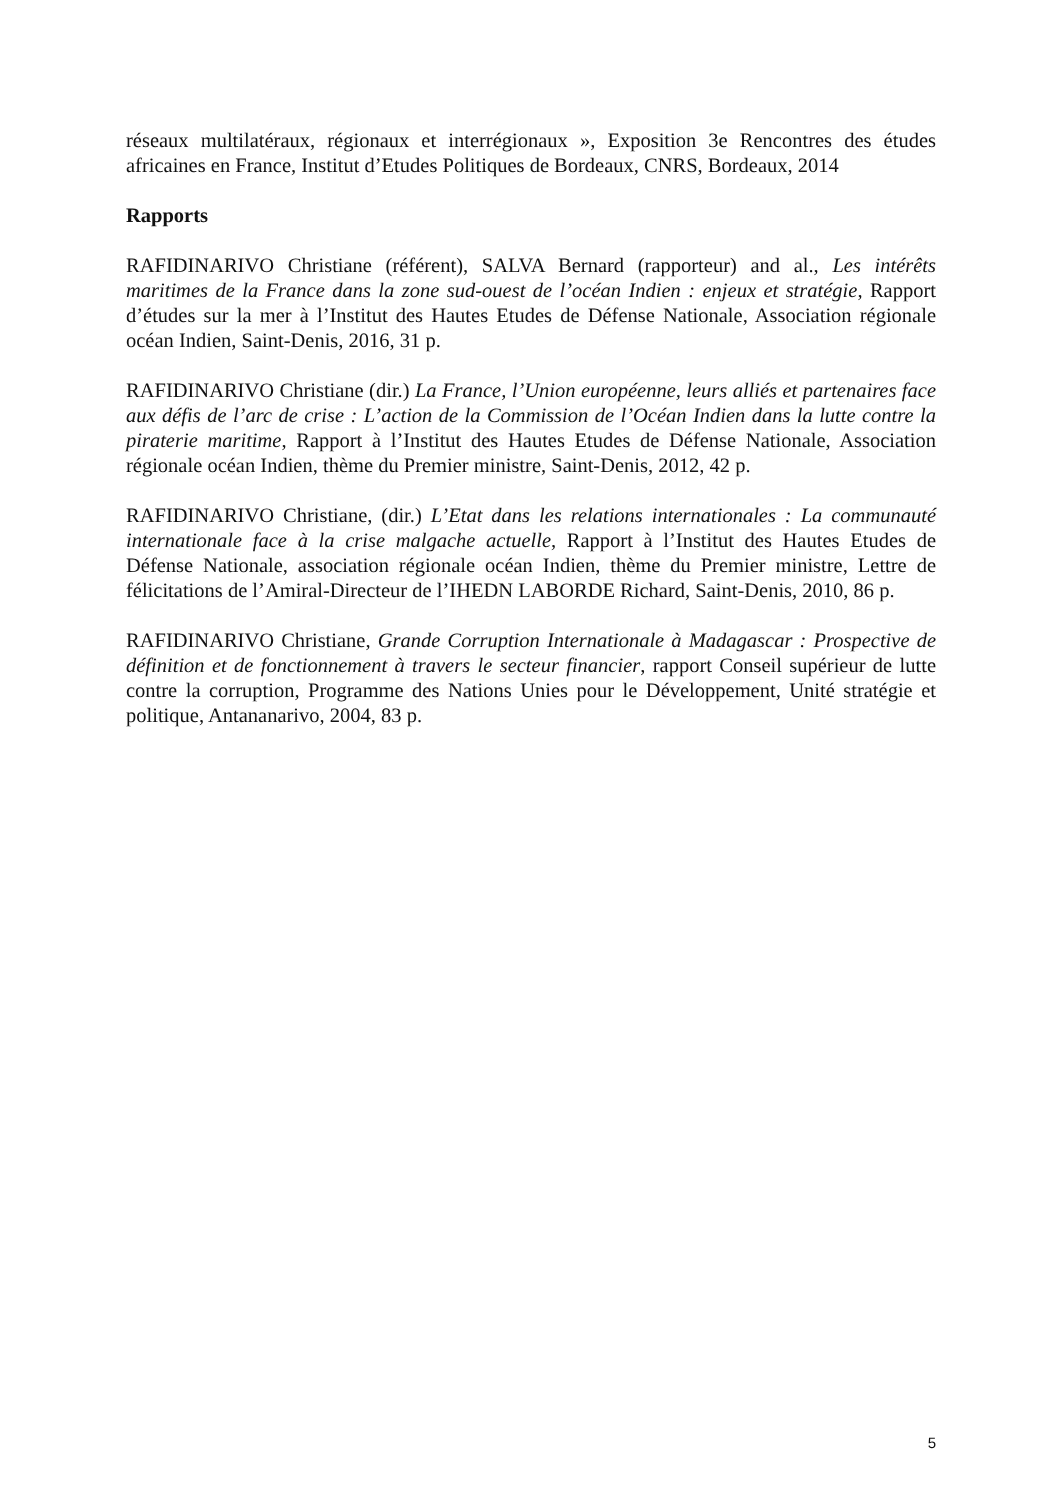réseaux multilatéraux, régionaux et interrégionaux », Exposition 3e Rencontres des études africaines en France, Institut d’Etudes Politiques de Bordeaux, CNRS, Bordeaux, 2014
Rapports
RAFIDINARIVO Christiane (référent), SALVA Bernard (rapporteur) and al., Les intérêts maritimes de la France dans la zone sud-ouest de l’océan Indien : enjeux et stratégie, Rapport d’études sur la mer à l’Institut des Hautes Etudes de Défense Nationale, Association régionale océan Indien, Saint-Denis, 2016, 31 p.
RAFIDINARIVO Christiane (dir.) La France, l’Union européenne, leurs alliés et partenaires face aux défis de l’arc de crise : L’action de la Commission de l’Océan Indien dans la lutte contre la piraterie maritime, Rapport à l’Institut des Hautes Etudes de Défense Nationale, Association régionale océan Indien, thème du Premier ministre, Saint-Denis, 2012, 42 p.
RAFIDINARIVO Christiane, (dir.) L’Etat dans les relations internationales : La communauté internationale face à la crise malgache actuelle, Rapport à l’Institut des Hautes Etudes de Défense Nationale, association régionale océan Indien, thème du Premier ministre, Lettre de félicitations de l’Amiral-Directeur de l’IHEDN LABORDE Richard, Saint-Denis, 2010, 86 p.
RAFIDINARIVO Christiane, Grande Corruption Internationale à Madagascar : Prospective de définition et de fonctionnement à travers le secteur financier, rapport Conseil supérieur de lutte contre la corruption, Programme des Nations Unies pour le Développement, Unité stratégie et politique, Antananarivo, 2004, 83 p.
5